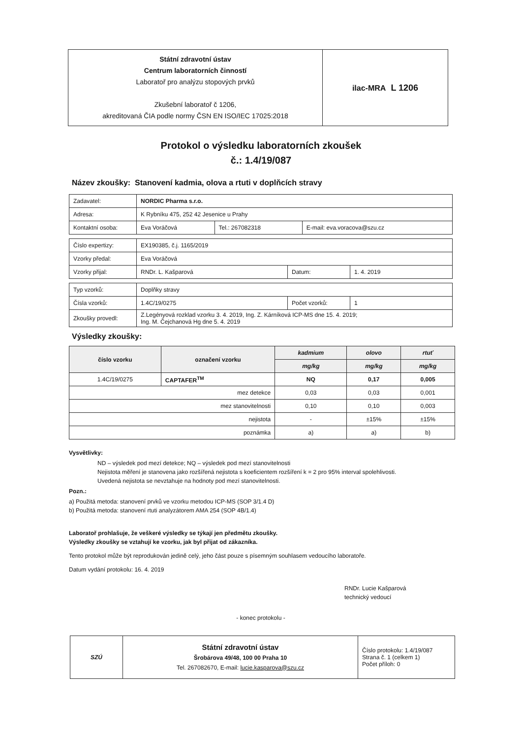| Státní zdravotní ústav Centrum laboratorních činností Laboratoř pro analýzu stopových prvků Zkušební laboratoř č 1206, akreditovaná ČIA podle normy ČSN EN ISO/IEC 17025:2018 | ilac-MRA L 1206 |
Protokol o výsledku laboratorních zkoušek
č.: 1.4/19/087
Název zkoušky: Stanovení kadmia, olova a rtuti v doplňcích stravy
| Zadavatel: | NORDIC Pharma s.r.o. | | |
| Adresa: | K Rybníku 475, 252 42 Jesenice u Prahy | | |
| Kontaktní osoba: | Eva Voráčová | Tel.: 267082318 | E-mail: eva.voracova@szu.cz |
| Číslo expertizy: | EX190385, č.j. 1165/2019 | | |
| Vzorky předal: | Eva Voráčová | | |
| Vzorky přijal: | RNDr. L. Kašparová | Datum: | 1. 4. 2019 |
| Typ vzorků: | Doplňky stravy | | |
| Čísla vzorků: | 1.4C/19/0275 | Počet vzorků: | 1 |
| Zkoušky provedl: | Z.Legényová rozklad vzorku 3. 4. 2019, Ing. Z. Kárníková ICP-MS dne 15. 4. 2019; Ing. M. Čejchanová Hg dne 5. 4. 2019 | | |
Výsledky zkoušky:
| číslo vzorku | označení vzorku | kadmium | olovo | rtuť |
| --- | --- | --- | --- | --- |
| | | mg/kg | mg/kg | mg/kg |
| 1.4C/19/0275 | CAPTAFER<sup>TM</sup> | NQ | 0,17 | 0,005 |
| mez detekce | | 0,03 | 0,03 | 0,001 |
| mez stanovitelnosti | | 0,10 | 0,10 | 0,003 |
| nejistota | | - | ±15% | ±15% |
| poznámka | | a) | a) | b) |
Vysvětlivky:
ND – výsledek pod mezí detekce; NQ – výsledek pod mezí stanovitelnosti
Nejistota měření je stanovena jako rozšířená nejistota s koeficientem rozšíření k = 2 pro 95% interval spolehlivosti.
Uvedená nejistota se nevztahuje na hodnoty pod mezí stanovitelnosti.
Pozn.:
a) Použitá metoda: stanovení prvků ve vzorku metodou ICP-MS (SOP 3/1.4 D)
b) Použitá metoda: stanovení rtuti analyzátorem AMA 254 (SOP 4B/1.4)
Laboratoř prohlašuje, že veškeré výsledky se týkají jen předmětu zkoušky.
Výsledky zkoušky se vztahují ke vzorku, jak byl přijat od zákazníka.
Tento protokol může být reprodukován jedině celý, jeho část pouze s písemným souhlasem vedoucího laboratoře.
Datum vydání protokolu: 16. 4. 2019
RNDr. Lucie Kašparová
technický vedoucí
- konec protokolu -
| SZÚ | Státní zdravotní ústav Šrobárova 49/48, 100 00 Praha 10 Tel. 267082670, E-mail: lucie.kasparova@szu.cz | Číslo protokolu: 1.4/19/087 Strana č. 1 (celkem 1) Počet příloh: 0 |